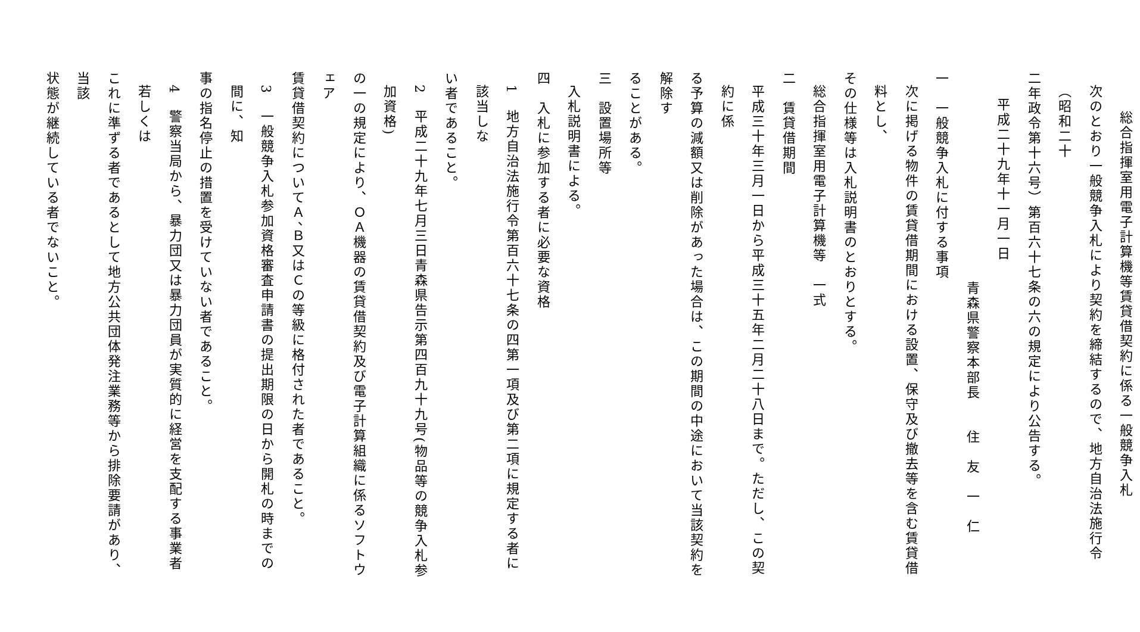総合指揮室用電子計算機等賃貸借契約に係る一般競争入札
次のとおり一般競争入札により契約を締結するので、地方自治法施行令（昭和二十
二年政令第十六号）第百六十七条の六の規定により公告する。
平成二十九年十一月一日
青森県警察本部長　　住　友　一　仁
一　一般競争入札に付する事項
次に掲げる物件の賃貸借期間における設置、保守及び撤去等を含む賃貸借料とし、
その仕様等は入札説明書のとおりとする。
総合指揮室用電子計算機等　一式
二　賃貸借期間
平成三十年三月一日から平成三十五年二月二十八日まで。ただし、この契約に係
る予算の減額又は削除があった場合は、この期間の中途において当該契約を解除す
ることがある。
三　設置場所等
入札説明書による。
四　入札に参加する者に必要な資格
1　地方自治法施行令第百六十七条の四第一項及び第二項に規定する者に該当しな
い者であること。
2　平成二十九年七月三日青森県告示第四百九十九号(物品等の競争入札参加資格)
の一の規定により、ＯＡ機器の賃貸借契約及び電子計算組織に係るソフトウェア
賃貸借契約についてＡ、Ｂ又はＣの等級に格付された者であること。
3　一般競争入札参加資格審査申請書の提出期限の日から開札の時までの間に、知
事の指名停止の措置を受けていない者であること。
4　警察当局から、暴力団又は暴力団員が実質的に経営を支配する事業者若しくは
これに準ずる者であるとして地方公共団体発注業務等から排除要請があり、当該
状態が継続している者でないこと。